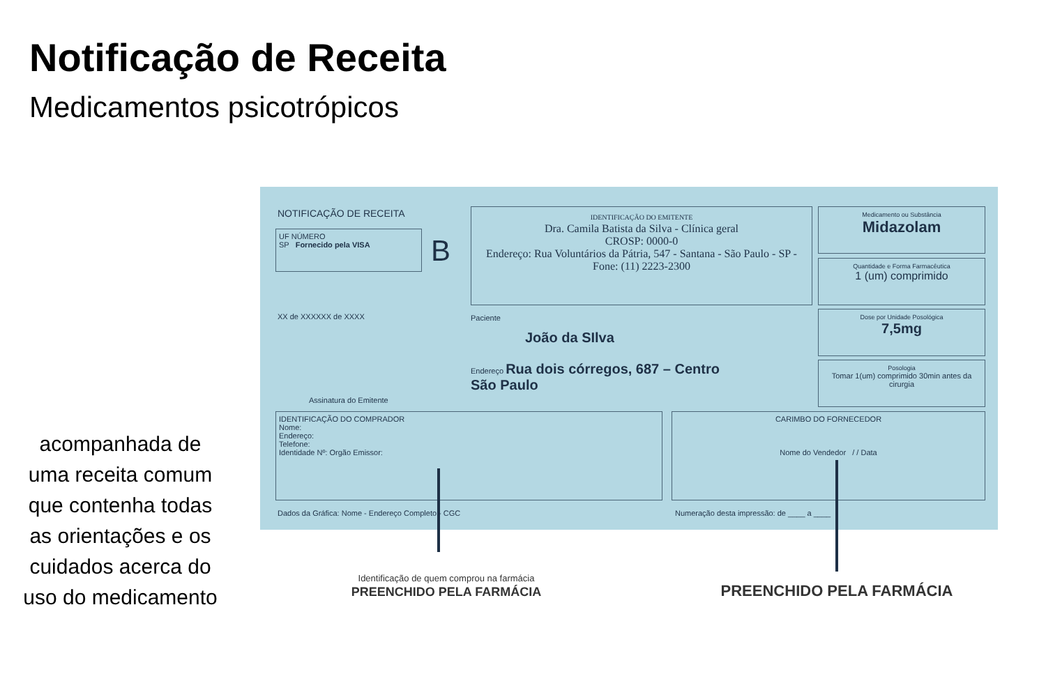Notificação de Receita
Medicamentos psicotrópicos
acompanhada de uma receita comum que contenha todas as orientações e os cuidados acerca do uso do medicamento
NOTIFICAÇÃO DE RECEITA
UF NÚMERO
SP Fornecido pela VISA
B
IDENTIFICAÇÃO DO EMITENTE
Dra. Camila Batista da Silva - Clínica geral
CROSP: 0000-0
Endereço: Rua Voluntários da Pátria, 547 - Santana - São Paulo - SP - Fone: (11) 2223-2300
Medicamento ou Substância
Midazolam
Quantidade e Forma Farmacêutica
1 (um) comprimido
Dose por Unidade Posológica
7,5mg
Posologia
Tomar 1(um) comprimido 30min antes da cirurgia
XX de XXXXXX de XXXX Paciente
João da SIlva
Endereço Rua dois córregos, 687 – Centro
São Paulo
Assinatura do Emitente
IDENTIFICAÇÃO DO COMPRADOR
Nome:
Endereço:
Telefone:
Identidade Nº: Orgão Emissor:
CARIMBO DO FORNECEDOR
Nome do Vendedor / / Data
Dados da Gráfica: Nome - Endereço Completo - CGC
Numeração desta impressão: de ____ a ____
Identificação de quem comprou na farmácia
PREENCHIDO PELA FARMÁCIA
PREENCHIDO PELA FARMÁCIA